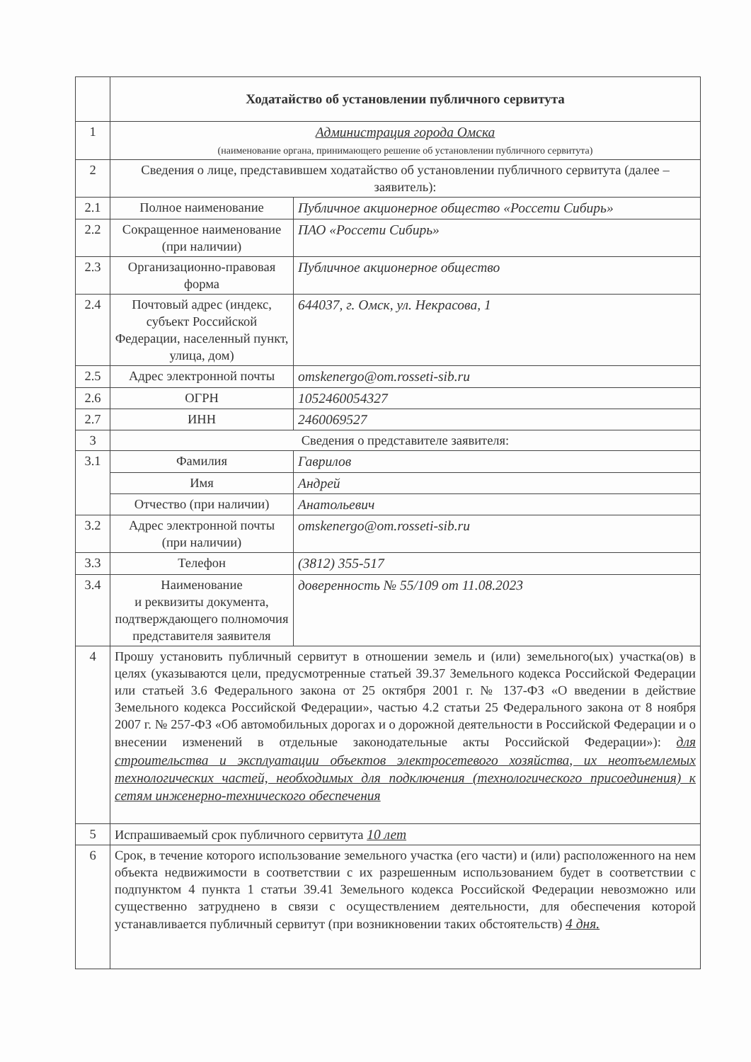| | Ходатайство об установлении публичного сервитута | |
| 1 | Администрация города Омска (наименование органа, принимающего решение об установлении публичного сервитута) | |
| 2 | Сведения о лице, представившем ходатайство об установлении публичного сервитута (далее – заявитель): | |
| 2.1 | Полное наименование | Публичное акционерное общество «Россети Сибирь» |
| 2.2 | Сокращенное наименование (при наличии) | ПАО «Россети Сибирь» |
| 2.3 | Организационно-правовая форма | Публичное акционерное общество |
| 2.4 | Почтовый адрес (индекс, субъект Российской Федерации, населенный пункт, улица, дом) | 644037, г. Омск, ул. Некрасова, 1 |
| 2.5 | Адрес электронной почты | omskenergo@om.rosseti-sib.ru |
| 2.6 | ОГРН | 1052460054327 |
| 2.7 | ИНН | 2460069527 |
| 3 | Сведения о представителе заявителя: | |
| 3.1 | Фамилия | Гаврилов |
| | Имя | Андрей |
| | Отчество (при наличии) | Анатольевич |
| 3.2 | Адрес электронной почты (при наличии) | omskenergo@om.rosseti-sib.ru |
| 3.3 | Телефон | (3812) 355-517 |
| 3.4 | Наименование и реквизиты документа, подтверждающего полномочия представителя заявителя | доверенность № 55/109 от 11.08.2023 |
| 4 | Прошу установить публичный сервитут в отношении земель и (или) земельного(ых) участка(ов) в целях (указываются цели, предусмотренные статьей 39.37 Земельного кодекса Российской Федерации или статьей 3.6 Федерального закона от 25 октября 2001 г. № 137-ФЗ «О введении в действие Земельного кодекса Российской Федерации», частью 4.2 статьи 25 Федерального закона от 8 ноября 2007 г. № 257-ФЗ «Об автомобильных дорогах и о дорожной деятельности в Российской Федерации и о внесении изменений в отдельные законодательные акты Российской Федерации»): для строительства и эксплуатации объектов электросетевого хозяйства, их неотъемлемых технологических частей, необходимых для подключения (технологического присоединения) к сетям инженерно-технического обеспечения | |
| 5 | Испрашиваемый срок публичного сервитута 10 лет | |
| 6 | Срок, в течение которого использование земельного участка (его части) и (или) расположенного на нем объекта недвижимости в соответствии с их разрешенным использованием будет в соответствии с подпунктом 4 пункта 1 статьи 39.41 Земельного кодекса Российской Федерации невозможно или существенно затруднено в связи с осуществлением деятельности, для обеспечения которой устанавливается публичный сервитут (при возникновении таких обстоятельств) 4 дня. | |